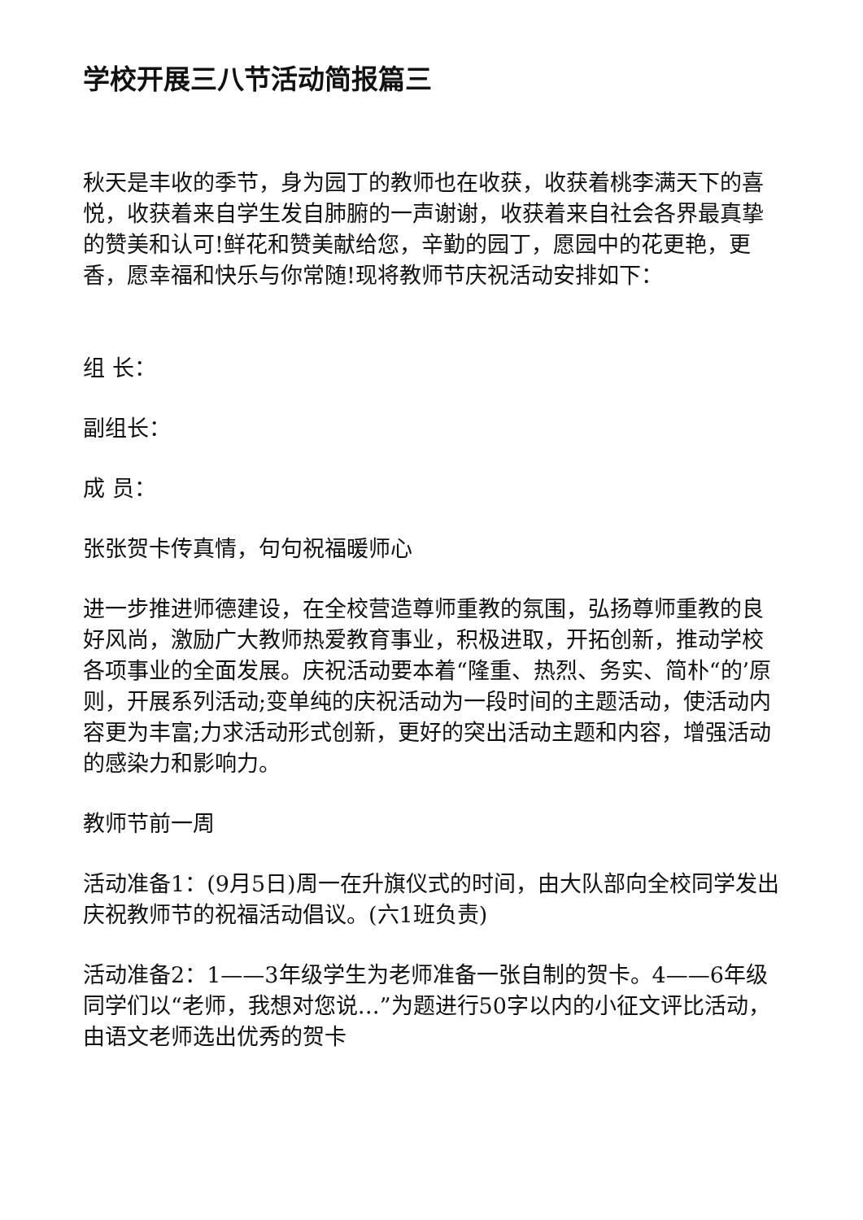学校开展三八节活动简报篇三
秋天是丰收的季节，身为园丁的教师也在收获，收获着桃李满天下的喜悦，收获着来自学生发自肺腑的一声谢谢，收获着来自社会各界最真挚的赞美和认可!鲜花和赞美献给您，辛勤的园丁，愿园中的花更艳，更香，愿幸福和快乐与你常随!现将教师节庆祝活动安排如下：
组 长：
副组长：
成 员：
张张贺卡传真情，句句祝福暖师心
进一步推进师德建设，在全校营造尊师重教的氛围，弘扬尊师重教的良好风尚，激励广大教师热爱教育事业，积极进取，开拓创新，推动学校各项事业的全面发展。庆祝活动要本着“隆重、热烈、务实、简朴“的’原则，开展系列活动;变单纯的庆祝活动为一段时间的主题活动，使活动内容更为丰富;力求活动形式创新，更好的突出活动主题和内容，增强活动的感染力和影响力。
教师节前一周
活动准备1：(9月5日)周一在升旗仪式的时间，由大队部向全校同学发出庆祝教师节的祝福活动倡议。(六1班负责)
活动准备2：1——3年级学生为老师准备一张自制的贺卡。4——6年级同学们以“老师，我想对您说…”为题进行50字以内的小征文评比活动，由语文老师选出优秀的贺卡